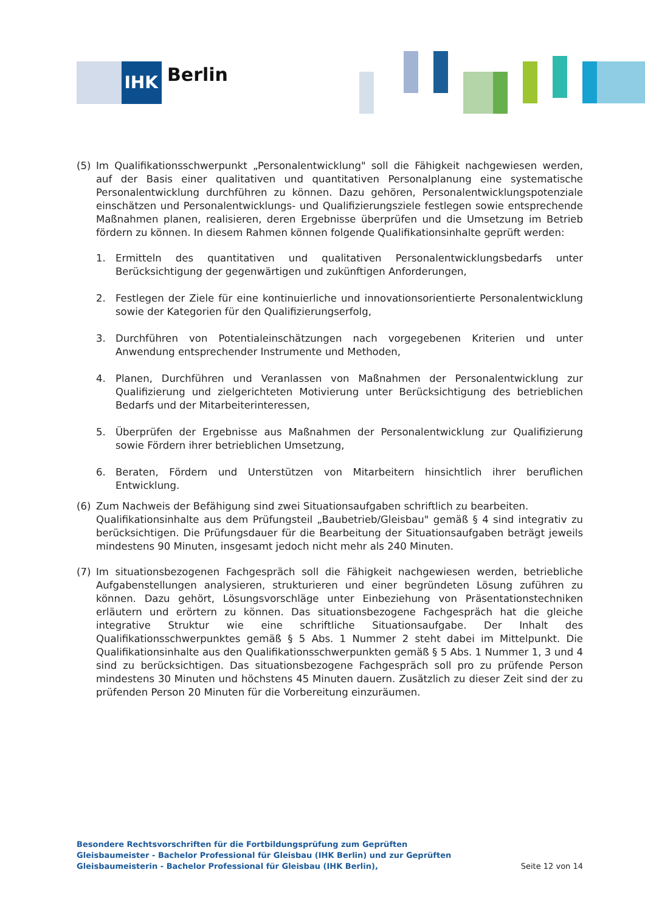IHK Berlin
(5) Im Qualifikationsschwerpunkt „Personalentwicklung" soll die Fähigkeit nachgewiesen werden, auf der Basis einer qualitativen und quantitativen Personalplanung eine systematische Personalentwicklung durchführen zu können. Dazu gehören, Personalentwicklungspotenziale einschätzen und Personalentwicklungs- und Qualifizierungsziele festlegen sowie entsprechende Maßnahmen planen, realisieren, deren Ergebnisse überprüfen und die Umsetzung im Betrieb fördern zu können. In diesem Rahmen können folgende Qualifikationsinhalte geprüft werden:
1. Ermitteln des quantitativen und qualitativen Personalentwicklungsbedarfs unter Berücksichtigung der gegenwärtigen und zukünftigen Anforderungen,
2. Festlegen der Ziele für eine kontinuierliche und innovationsorientierte Personalentwicklung sowie der Kategorien für den Qualifizierungserfolg,
3. Durchführen von Potentialeinschätzungen nach vorgegebenen Kriterien und unter Anwendung entsprechender Instrumente und Methoden,
4. Planen, Durchführen und Veranlassen von Maßnahmen der Personalentwicklung zur Qualifizierung und zielgerichteten Motivierung unter Berücksichtigung des betrieblichen Bedarfs und der Mitarbeiterinteressen,
5. Überprüfen der Ergebnisse aus Maßnahmen der Personalentwicklung zur Qualifizierung sowie Fördern ihrer betrieblichen Umsetzung,
6. Beraten, Fördern und Unterstützen von Mitarbeitern hinsichtlich ihrer beruflichen Entwicklung.
(6) Zum Nachweis der Befähigung sind zwei Situationsaufgaben schriftlich zu bearbeiten.
Qualifikationsinhalte aus dem Prüfungsteil „Baubetrieb/Gleisbau" gemäß § 4 sind integrativ zu berücksichtigen. Die Prüfungsdauer für die Bearbeitung der Situationsaufgaben beträgt jeweils mindestens 90 Minuten, insgesamt jedoch nicht mehr als 240 Minuten.
(7) Im situationsbezogenen Fachgespräch soll die Fähigkeit nachgewiesen werden, betriebliche Aufgabenstellungen analysieren, strukturieren und einer begründeten Lösung zuführen zu können. Dazu gehört, Lösungsvorschläge unter Einbeziehung von Präsentationstechniken erläutern und erörtern zu können. Das situationsbezogene Fachgespräch hat die gleiche integrative Struktur wie eine schriftliche Situationsaufgabe. Der Inhalt des Qualifikationsschwerpunktes gemäß § 5 Abs. 1 Nummer 2 steht dabei im Mittelpunkt. Die Qualifikationsinhalte aus den Qualifikationsschwerpunkten gemäß § 5 Abs. 1 Nummer 1, 3 und 4 sind zu berücksichtigen. Das situationsbezogene Fachgespräch soll pro zu prüfende Person mindestens 30 Minuten und höchstens 45 Minuten dauern. Zusätzlich zu dieser Zeit sind der zu prüfenden Person 20 Minuten für die Vorbereitung einzuräumen.
Besondere Rechtsvorschriften für die Fortbildungsprüfung zum Geprüften Gleisbaumeister - Bachelor Professional für Gleisbau (IHK Berlin) und zur Geprüften Gleisbaumeisterin - Bachelor Professional für Gleisbau (IHK Berlin),
Seite 12 von 14